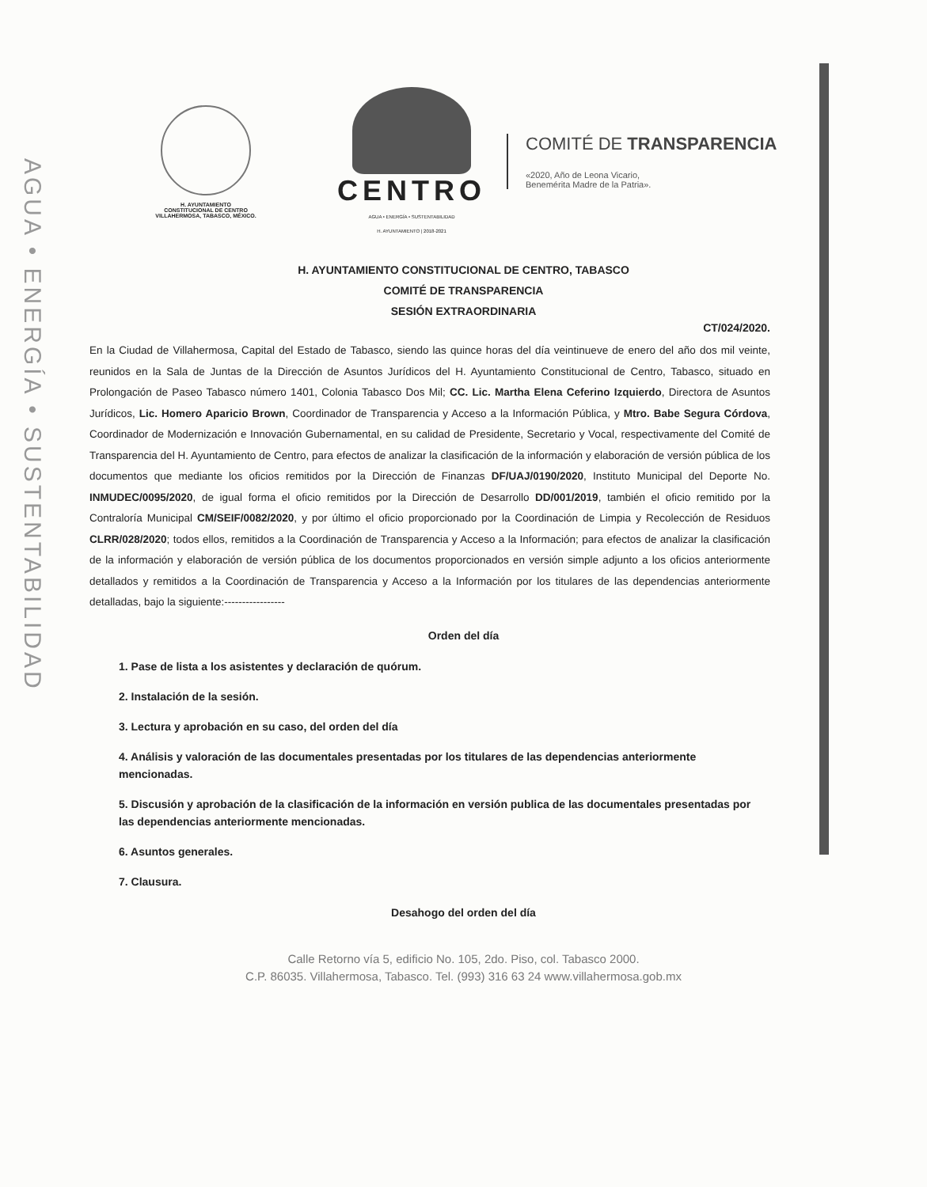AGUA • ENERGÍA • SUSTENTABILIDAD
H. AYUNTAMIENTO
CONSTITUCIONAL DE CENTRO
VILLAHERMOSA, TABASCO, MÉXICO.
CENTRO
AGUA • ENERGÍA • SUSTENTABILIDAD
H. AYUNTAMIENTO | 2018-2021
COMITÉ DE TRANSPARENCIA
«2020, Año de Leona Vicario,
Benemérita Madre de la Patria».
H. AYUNTAMIENTO CONSTITUCIONAL DE CENTRO, TABASCO
COMITÉ DE TRANSPARENCIA
SESIÓN EXTRAORDINARIA
CT/024/2020.
En la Ciudad de Villahermosa, Capital del Estado de Tabasco, siendo las quince horas del día veintinueve de enero del año dos mil veinte, reunidos en la Sala de Juntas de la Dirección de Asuntos Jurídicos del H. Ayuntamiento Constitucional de Centro, Tabasco, situado en Prolongación de Paseo Tabasco número 1401, Colonia Tabasco Dos Mil; CC. Lic. Martha Elena Ceferino Izquierdo, Directora de Asuntos Jurídicos, Lic. Homero Aparicio Brown, Coordinador de Transparencia y Acceso a la Información Pública, y Mtro. Babe Segura Córdova, Coordinador de Modernización e Innovación Gubernamental, en su calidad de Presidente, Secretario y Vocal, respectivamente del Comité de Transparencia del H. Ayuntamiento de Centro, para efectos de analizar la clasificación de la información y elaboración de versión pública de los documentos que mediante los oficios remitidos por la Dirección de Finanzas DF/UAJ/0190/2020, Instituto Municipal del Deporte No. INMUDEC/0095/2020, de igual forma el oficio remitidos por la Dirección de Desarrollo DD/001/2019, también el oficio remitido por la Contraloría Municipal CM/SEIF/0082/2020, y por último el oficio proporcionado por la Coordinación de Limpia y Recolección de Residuos CLRR/028/2020; todos ellos, remitidos a la Coordinación de Transparencia y Acceso a la Información; para efectos de analizar la clasificación de la información y elaboración de versión pública de los documentos proporcionados en versión simple adjunto a los oficios anteriormente detallados y remitidos a la Coordinación de Transparencia y Acceso a la Información por los titulares de las dependencias anteriormente detalladas, bajo la siguiente:-----------------
Orden del día
1. Pase de lista a los asistentes y declaración de quórum.
2. Instalación de la sesión.
3. Lectura y aprobación en su caso, del orden del día
4. Análisis y valoración de las documentales presentadas por los titulares de las dependencias anteriormente mencionadas.
5. Discusión y aprobación de la clasificación de la información en versión publica de las documentales presentadas por las dependencias anteriormente mencionadas.
6. Asuntos generales.
7. Clausura.
Desahogo del orden del día
Calle Retorno vía 5, edificio No. 105, 2do. Piso, col. Tabasco 2000.
C.P. 86035. Villahermosa, Tabasco. Tel. (993) 316 63 24 www.villahermosa.gob.mx